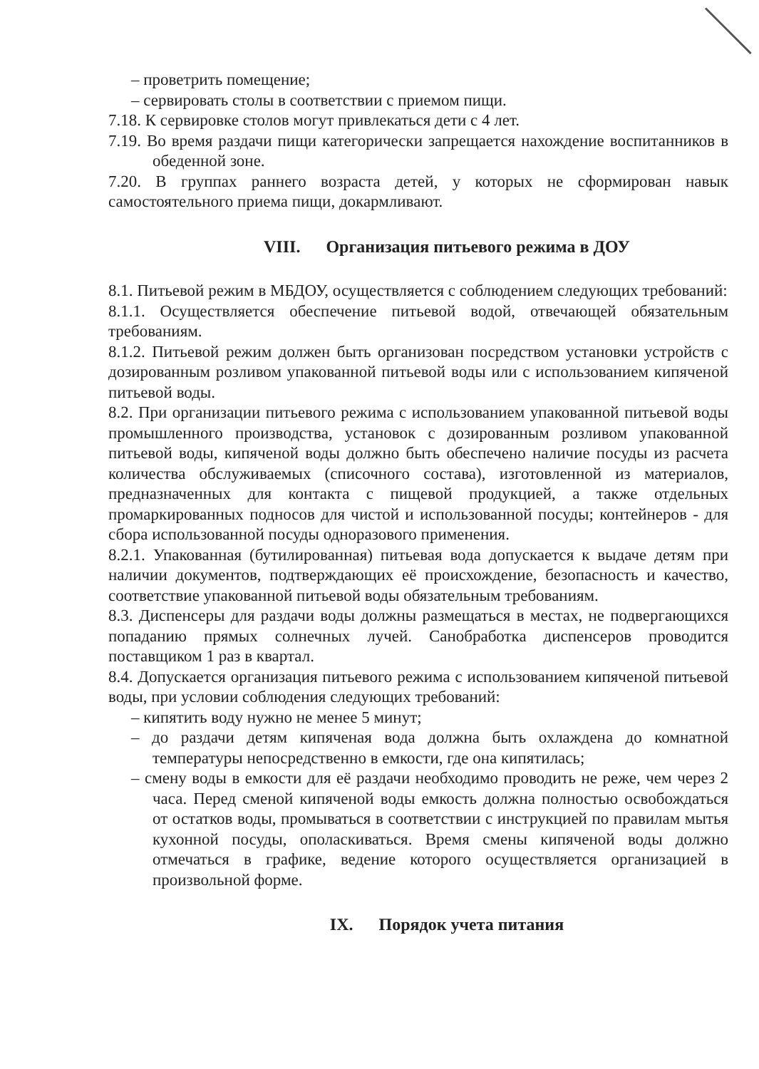– проветрить помещение;
– сервировать столы в соответствии с приемом пищи.
7.18. К сервировке столов могут привлекаться дети с 4 лет.
7.19. Во время раздачи пищи категорически запрещается нахождение воспитанников в обеденной зоне.
7.20. В группах раннего возраста детей, у которых не сформирован навык самостоятельного приема пищи, докармливают.
VIII. Организация питьевого режима в ДОУ
8.1. Питьевой режим в МБДОУ, осуществляется с соблюдением следующих требований:
8.1.1. Осуществляется обеспечение питьевой водой, отвечающей обязательным требованиям.
8.1.2. Питьевой режим должен быть организован посредством установки устройств с дозированным розливом упакованной питьевой воды или с использованием кипяченой питьевой воды.
8.2. При организации питьевого режима с использованием упакованной питьевой воды промышленного производства, установок с дозированным розливом упакованной питьевой воды, кипяченой воды должно быть обеспечено наличие посуды из расчета количества обслуживаемых (списочного состава), изготовленной из материалов, предназначенных для контакта с пищевой продукцией, а также отдельных промаркированных подносов для чистой и использованной посуды; контейнеров - для сбора использованной посуды одноразового применения.
8.2.1. Упакованная (бутилированная) питьевая вода допускается к выдаче детям при наличии документов, подтверждающих её происхождение, безопасность и качество, соответствие упакованной питьевой воды обязательным требованиям.
8.3. Диспенсеры для раздачи воды должны размещаться в местах, не подвергающихся попаданию прямых солнечных лучей. Санобработка диспенсеров проводится поставщиком 1 раз в квартал.
8.4. Допускается организация питьевого режима с использованием кипяченой питьевой воды, при условии соблюдения следующих требований:
– кипятить воду нужно не менее 5 минут;
– до раздачи детям кипяченая вода должна быть охлаждена до комнатной температуры непосредственно в емкости, где она кипятилась;
– смену воды в емкости для её раздачи необходимо проводить не реже, чем через 2 часа. Перед сменой кипяченой воды емкость должна полностью освобождаться от остатков воды, промываться в соответствии с инструкцией по правилам мытья кухонной посуды, ополаскиваться. Время смены кипяченой воды должно отмечаться в графике, ведение которого осуществляется организацией в произвольной форме.
IX. Порядок учета питания